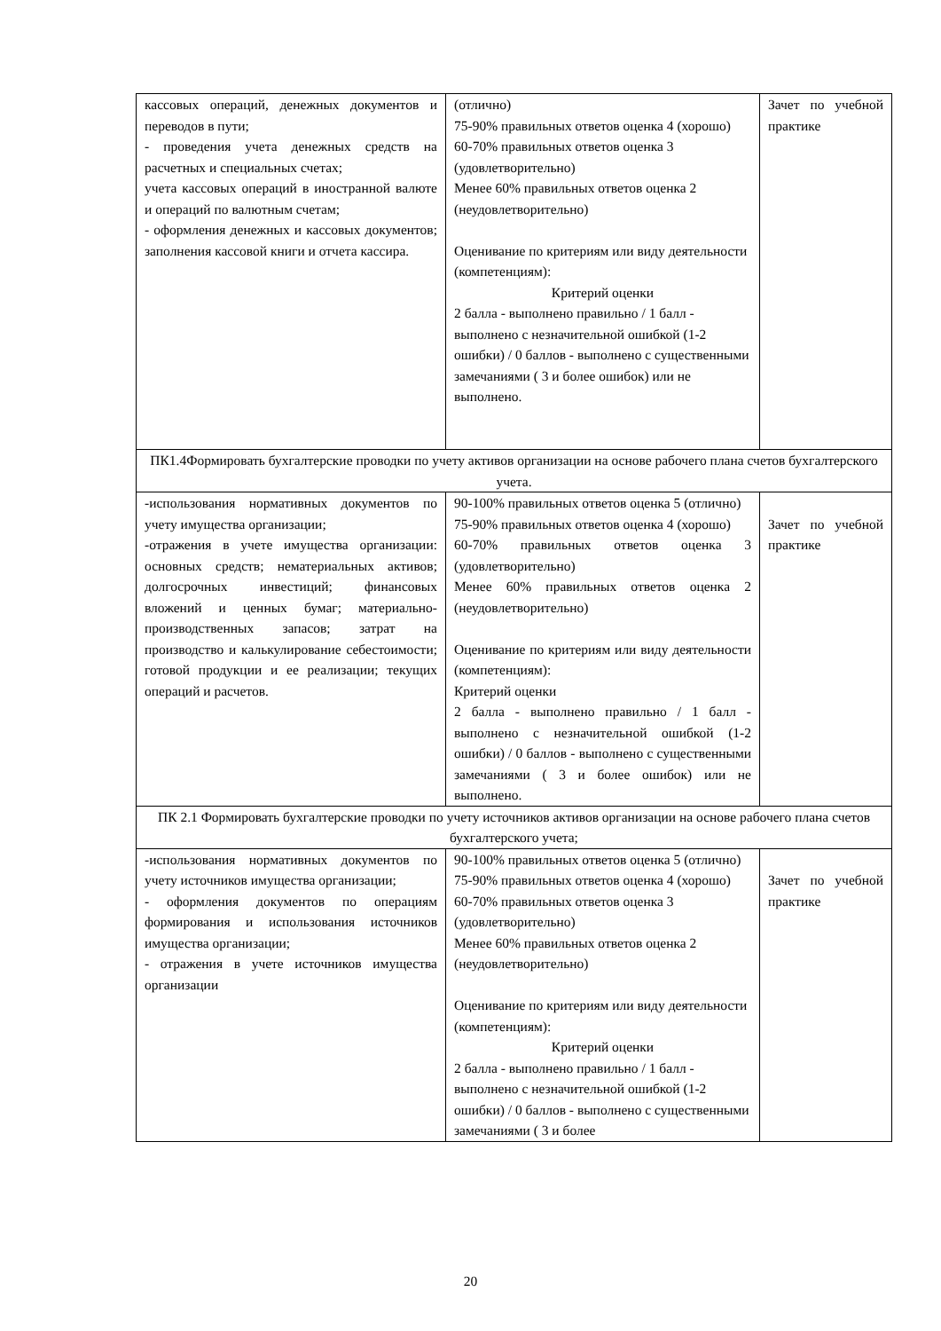| кассовых операций, денежных документов и переводов в пути; - проведения учета денежных средств на расчетных и специальных счетах; учета кассовых операций в иностранной валюте и операций по валютным счетам; - оформления денежных и кассовых документов; заполнения кассовой книги и отчета кассира. | (отлично) 75-90% правильных ответов оценка 4 (хорошо) 60-70% правильных ответов оценка 3 (удовлетворительно) Менее 60% правильных ответов оценка 2 (неудовлетворительно) Оценивание по критериям или виду деятельности (компетенциям): Критерий оценки 2 балла - выполнено правильно / 1 балл - выполнено с незначительной ошибкой (1-2 ошибки) / 0 баллов - выполнено с существенными замечаниями ( 3 и более ошибок) или не выполнено. | Зачет по учебной практике |
| ПК1.4Формировать бухгалтерские проводки по учету активов организации на основе рабочего плана счетов бухгалтерского учета. | | |
| -использования нормативных документов по учету имущества организации; -отражения в учете имущества организации: основных средств; нематериальных активов; долгосрочных инвестиций; финансовых вложений и ценных бумаг; материально-производственных запасов; затрат на производство и калькулирование себестоимости; готовой продукции и ее реализации; текущих операций и расчетов. | 90-100% правильных ответов оценка 5 (отлично) 75-90% правильных ответов оценка 4 (хорошо) 60-70% правильных ответов оценка 3 (удовлетворительно) Менее 60% правильных ответов оценка 2 (неудовлетворительно) Оценивание по критериям или виду деятельности (компетенциям): Критерий оценки 2 балла - выполнено правильно / 1 балл - выполнено с незначительной ошибкой (1-2 ошибки) / 0 баллов - выполнено с существенными замечаниями ( 3 и более ошибок) или не выполнено. | Зачет по учебной практике |
| ПК 2.1 Формировать бухгалтерские проводки по учету источников активов организации на основе рабочего плана счетов бухгалтерского учета; | | |
| -использования нормативных документов по учету источников имущества организации; - оформления документов по операциям формирования и использования источников имущества организации; - отражения в учете источников имущества организации | 90-100% правильных ответов оценка 5 (отлично) 75-90% правильных ответов оценка 4 (хорошо) 60-70% правильных ответов оценка 3 (удовлетворительно) Менее 60% правильных ответов оценка 2 (неудовлетворительно) Оценивание по критериям или виду деятельности (компетенциям): Критерий оценки 2 балла - выполнено правильно / 1 балл - выполнено с незначительной ошибкой (1-2 ошибки) / 0 баллов - выполнено с существенными замечаниями ( 3 и более | Зачет по учебной практике |
20